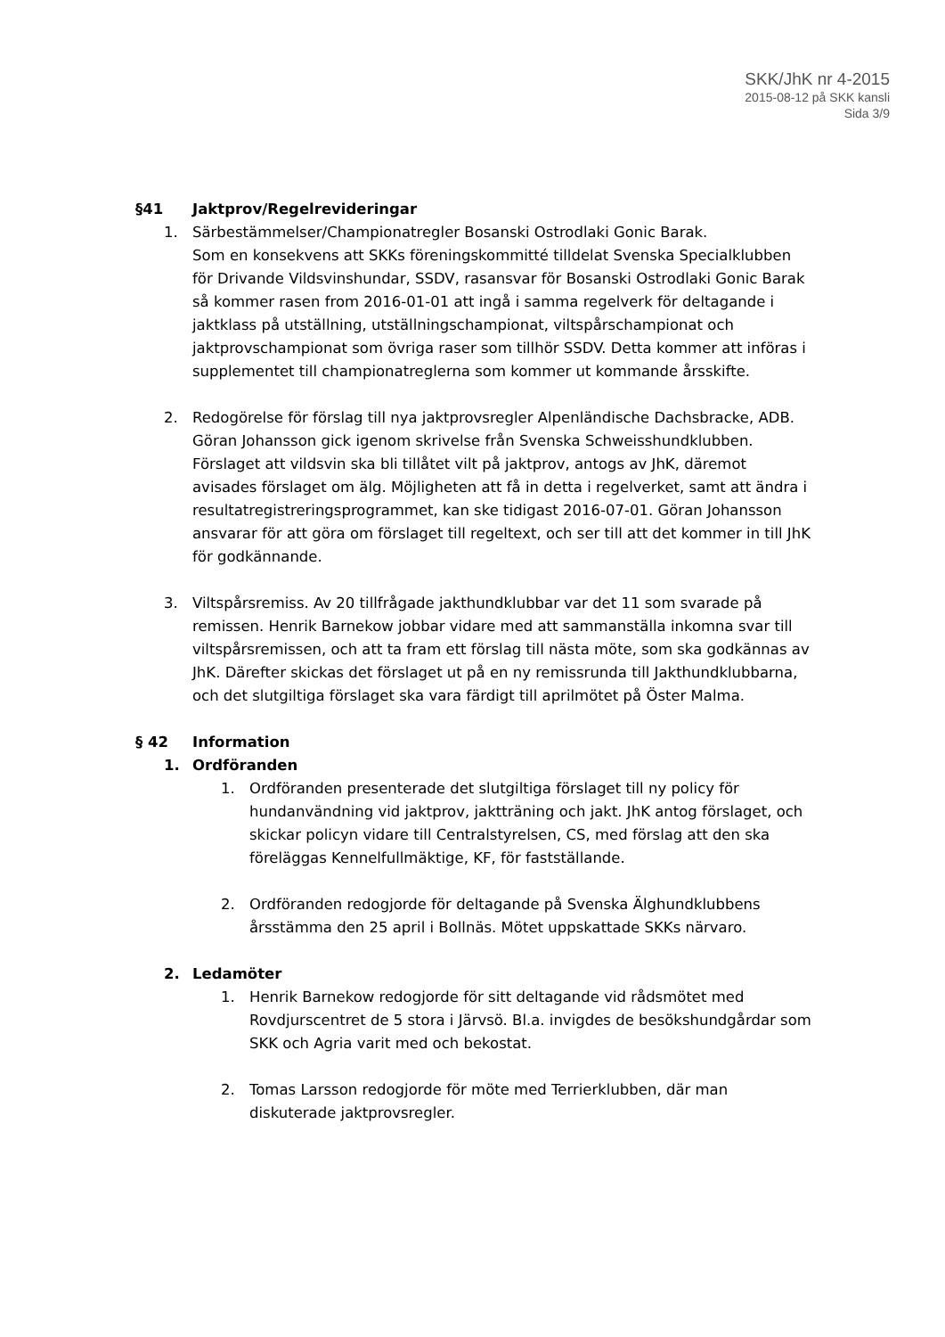SKK/JhK nr 4-2015
2015-08-12 på SKK kansli
Sida 3/9
§41 Jaktprov/Regelrevideringar
1. Särbestämmelser/Championatregler Bosanski Ostrodlaki Gonic Barak.
Som en konsekvens att SKKs föreningskommitté tilldelat Svenska Specialklubben för Drivande Vildsvinshundar, SSDV, rasansvar för Bosanski Ostrodlaki Gonic Barak så kommer rasen from 2016-01-01 att ingå i samma regelverk för deltagande i jaktklass på utställning, utställningschampionat, viltspårschampionat och jaktprovschampionat som övriga raser som tillhör SSDV. Detta kommer att införas i supplementet till championatreglerna som kommer ut kommande årsskifte.
2. Redogörelse för förslag till nya jaktprovsregler Alpenländische Dachsbracke, ADB. Göran Johansson gick igenom skrivelse från Svenska Schweisshundklubben. Förslaget att vildsvin ska bli tillåtet vilt på jaktprov, antogs av JhK, däremot avisades förslaget om älg. Möjligheten att få in detta i regelverket, samt att ändra i resultatregistreringsprogrammet, kan ske tidigast 2016-07-01. Göran Johansson ansvarar för att göra om förslaget till regeltext, och ser till att det kommer in till JhK för godkännande.
3. Viltspårsremiss. Av 20 tillfrågade jakthundklubbar var det 11 som svarade på remissen. Henrik Barnekow jobbar vidare med att sammanställa inkomna svar till viltspårsremissen, och att ta fram ett förslag till nästa möte, som ska godkännas av JhK. Därefter skickas det förslaget ut på en ny remissrunda till Jakthundklubbarna, och det slutgiltiga förslaget ska vara färdigt till aprilmötet på Öster Malma.
§ 42 Information
1. Ordföranden
1. Ordföranden presenterade det slutgiltiga förslaget till ny policy för hundanvändning vid jaktprov, jaktträning och jakt. JhK antog förslaget, och skickar policyn vidare till Centralstyrelsen, CS, med förslag att den ska föreläggas Kennelfullmäktige, KF, för fastställande.
2. Ordföranden redogjorde för deltagande på Svenska Älghundklubbens årsstämma den 25 april i Bollnäs. Mötet uppskattade SKKs närvaro.
2. Ledamöter
1. Henrik Barnekow redogjorde för sitt deltagande vid rådsmötet med Rovdjurscentret de 5 stora i Järvsö. Bl.a. invigdes de besökshundgårdar som SKK och Agria varit med och bekostat.
2. Tomas Larsson redogjorde för möte med Terrierklubben, där man diskuterade jaktprovsregler.